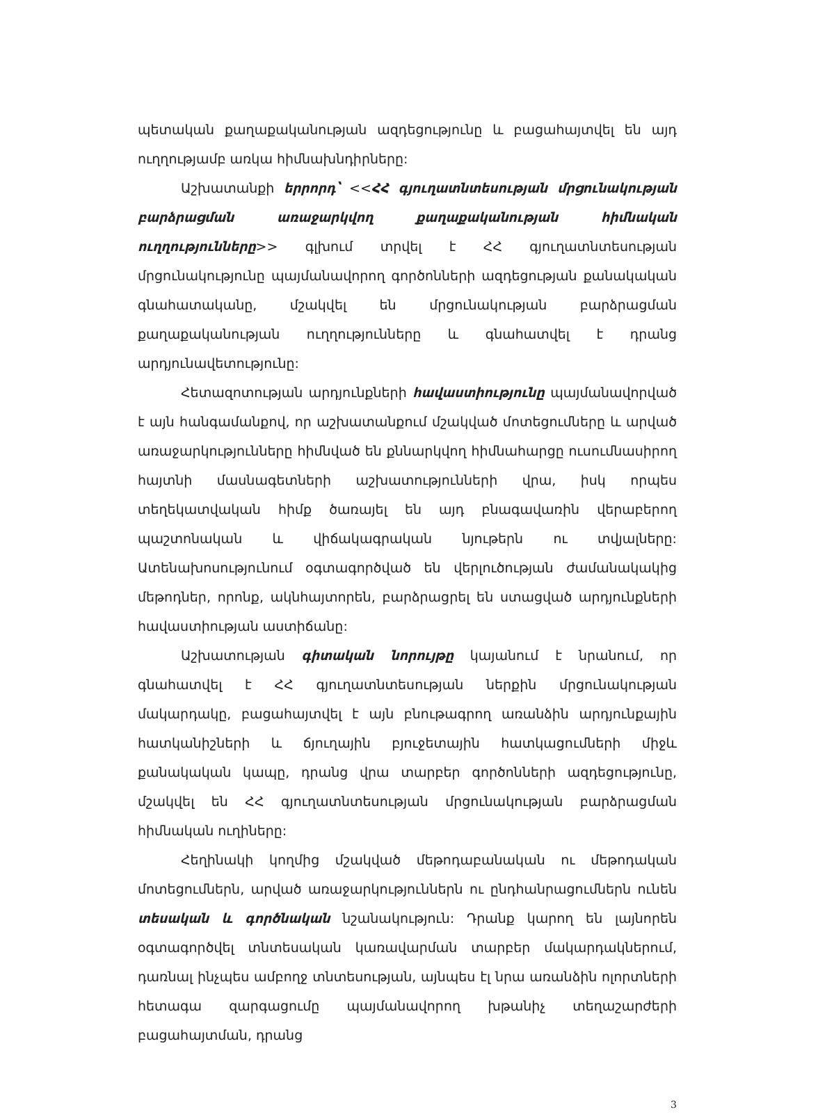պետական քաղաքականության ազդեցությունը և բացահայտվել են այդ ուղղությամբ առկա հիմնախնդիրները:
Աշխատանքի երրորդ՝ <<ՀՀ գյուղատնտեսության մրցունակության բարձրացման առաջարկվող քաղաքականության հիմնական ուղղությունները>> գլխում տրվել է ՀՀ գյուղատնտեսության մրցունակությունը պայմանավորող գործոնների ազդեցության քանակական գնահատականը, մշակվել են մրցունակության բարձրացման քաղաքականության ուղղությունները և գնահատվել է դրանց արդյունավետությունը:
Հետազոտության արդյունքների հավաստիությունը պայմանավորված է այն հանգամանքով, որ աշխատանքում մշակված մոտեցումները և արված առաջարկությունները հիմնված են քննարկվող հիմնահարցը ուսումնասիրող հայտնի մասնագետների աշխատությունների վրա, իսկ որպես տեղեկատվական հիմք ծառայել են այդ բնագավառին վերաբերող պաշտոնական և վիճակագրական նյութերն ու տվյալները: Ատենախոսությունում օգտագործված են վերլուծության ժամանակակից մեթոդներ, որոնք, ակնհայտորեն, բարձրացրել են ստացված արդյունքների հավաստիության աստիճանը:
Աշխատության գիտական նորույթը կայանում է նրանում, որ գնահատվել է ՀՀ գյուղատնտեսության ներքին մրցունակության մակարդակը, բացահայտվել է այն բնութագրող առանձին արդյունքային հատկանիշների և ճյուղային բյուջետային հատկացումների միջև քանակական կապը, դրանց վրա տարբեր գործոնների ազդեցությունը, մշակվել են ՀՀ գյուղատնտեսության մրցունակության բարձրացման հիմնական ուղիները:
Հեղինակի կողմից մշակված մեթոդաբանական ու մեթոդական մոտեցումներն, արված առաջարկություններն ու ընդհանրացումներն ունեն տեսական և գործնական նշանակություն: Դրանք կարող են լայնորեն օգտագործվել տնտեսական կառավարման տարբեր մակարդակներում, դառնալ ինչպես ամբողջ տնտեսության, այնպես էլ նրա առանձին ոլորտների հետագա զարգացումը պայմանավորող խթանիչ տեղաշարժերի բացահայտման, դրանց
3